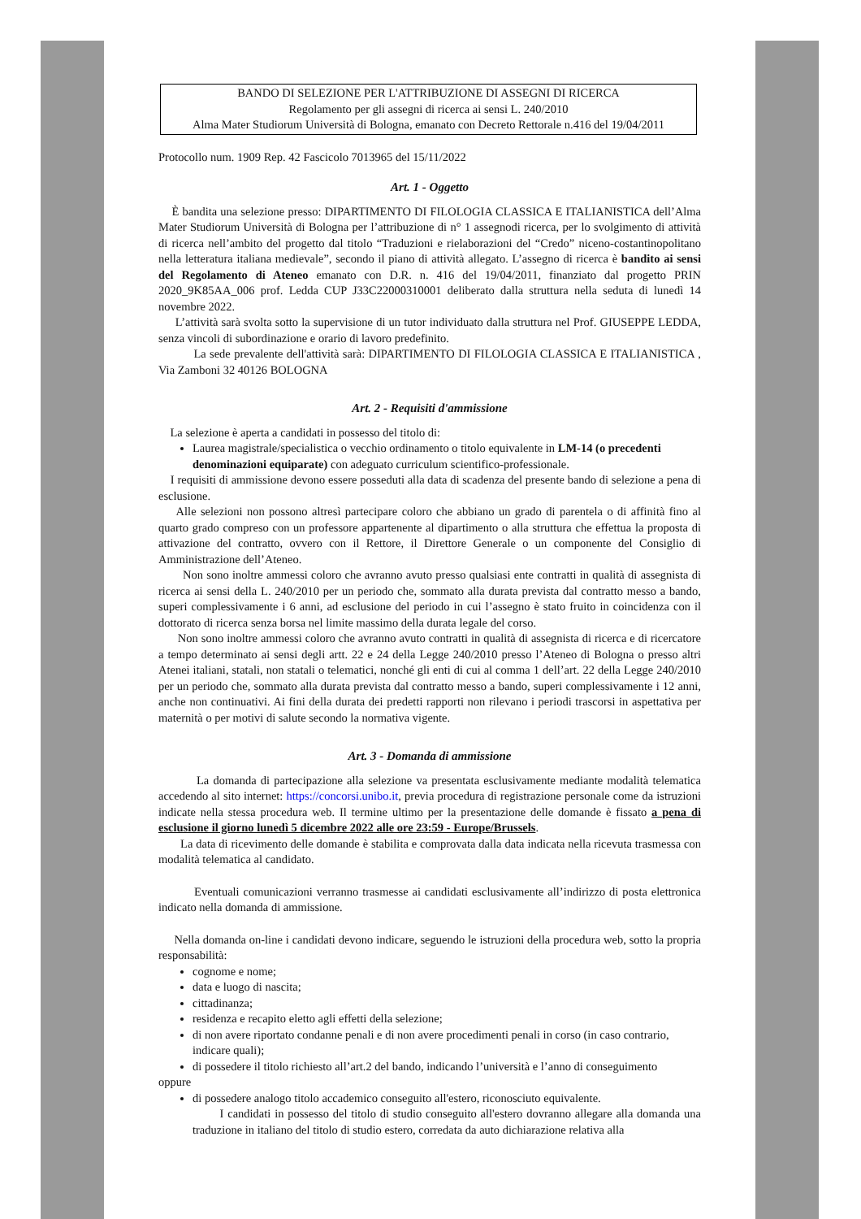BANDO DI SELEZIONE PER L'ATTRIBUZIONE DI ASSEGNI DI RICERCA
Regolamento per gli assegni di ricerca ai sensi L. 240/2010
Alma Mater Studiorum Università di Bologna, emanato con Decreto Rettorale n.416 del 19/04/2011
Protocollo num. 1909 Rep. 42 Fascicolo 7013965 del 15/11/2022
Art. 1 - Oggetto
È bandita una selezione presso: DIPARTIMENTO DI FILOLOGIA CLASSICA E ITALIANISTICA dell’Alma Mater Studiorum Università di Bologna per l’attribuzione di n° 1 assegnodi ricerca, per lo svolgimento di attività di ricerca nell’ambito del progetto dal titolo “Traduzioni e rielaborazioni del “Credo” niceno-costantinopolitano nella letteratura italiana medievale”, secondo il piano di attività allegato. L’assegno di ricerca è bandito ai sensi del Regolamento di Ateneo emanato con D.R. n. 416 del 19/04/2011, finanziato dal progetto PRIN 2020_9K85AA_006 prof. Ledda CUP J33C22000310001 deliberato dalla struttura nella seduta di lunedì 14 novembre 2022.
L’attività sarà svolta sotto la supervisione di un tutor individuato dalla struttura nel Prof. GIUSEPPE LEDDA, senza vincoli di subordinazione e orario di lavoro predefinito.
La sede prevalente dell'attività sarà: DIPARTIMENTO DI FILOLOGIA CLASSICA E ITALIANISTICA , Via Zamboni 32 40126 BOLOGNA
Art. 2 - Requisiti d'ammissione
La selezione è aperta a candidati in possesso del titolo di:
Laurea magistrale/specialistica o vecchio ordinamento o titolo equivalente in LM-14 (o precedenti denominazioni equiparate) con adeguato curriculum scientifico-professionale.
I requisiti di ammissione devono essere posseduti alla data di scadenza del presente bando di selezione a pena di esclusione.
Alle selezioni non possono altresì partecipare coloro che abbiano un grado di parentela o di affinità fino al quarto grado compreso con un professore appartenente al dipartimento o alla struttura che effettua la proposta di attivazione del contratto, ovvero con il Rettore, il Direttore Generale o un componente del Consiglio di Amministrazione dell’Ateneo.
Non sono inoltre ammessi coloro che avranno avuto presso qualsiasi ente contratti in qualità di assegnista di ricerca ai sensi della L. 240/2010 per un periodo che, sommato alla durata prevista dal contratto messo a bando, superi complessivamente i 6 anni, ad esclusione del periodo in cui l’assegno è stato fruito in coincidenza con il dottorato di ricerca senza borsa nel limite massimo della durata legale del corso.
Non sono inoltre ammessi coloro che avranno avuto contratti in qualità di assegnista di ricerca e di ricercatore a tempo determinato ai sensi degli artt. 22 e 24 della Legge 240/2010 presso l’Ateneo di Bologna o presso altri Atenei italiani, statali, non statali o telematici, nonché gli enti di cui al comma 1 dell’art. 22 della Legge 240/2010 per un periodo che, sommato alla durata prevista dal contratto messo a bando, superi complessivamente i 12 anni, anche non continuativi. Ai fini della durata dei predetti rapporti non rilevano i periodi trascorsi in aspettativa per maternità o per motivi di salute secondo la normativa vigente.
Art. 3 - Domanda di ammissione
La domanda di partecipazione alla selezione va presentata esclusivamente mediante modalità telematica accedendo al sito internet: https://concorsi.unibo.it, previa procedura di registrazione personale come da istruzioni indicate nella stessa procedura web. Il termine ultimo per la presentazione delle domande è fissato a pena di esclusione il giorno lunedì 5 dicembre 2022 alle ore 23:59 - Europe/Brussels.
La data di ricevimento delle domande è stabilita e comprovata dalla data indicata nella ricevuta trasmessa con modalità telematica al candidato.
Eventuali comunicazioni verranno trasmesse ai candidati esclusivamente all’indirizzo di posta elettronica indicato nella domanda di ammissione.
Nella domanda on-line i candidati devono indicare, seguendo le istruzioni della procedura web, sotto la propria responsabilità:
cognome e nome;
data e luogo di nascita;
cittadinanza;
residenza e recapito eletto agli effetti della selezione;
di non avere riportato condanne penali e di non avere procedimenti penali in corso (in caso contrario, indicare quali);
di possedere il titolo richiesto all’art.2 del bando, indicando l’università e l’anno di conseguimento
oppure
di possedere analogo titolo accademico conseguito all'estero, riconosciuto equivalente.
I candidati in possesso del titolo di studio conseguito all'estero dovranno allegare alla domanda una traduzione in italiano del titolo di studio estero, corredata da auto dichiarazione relativa alla